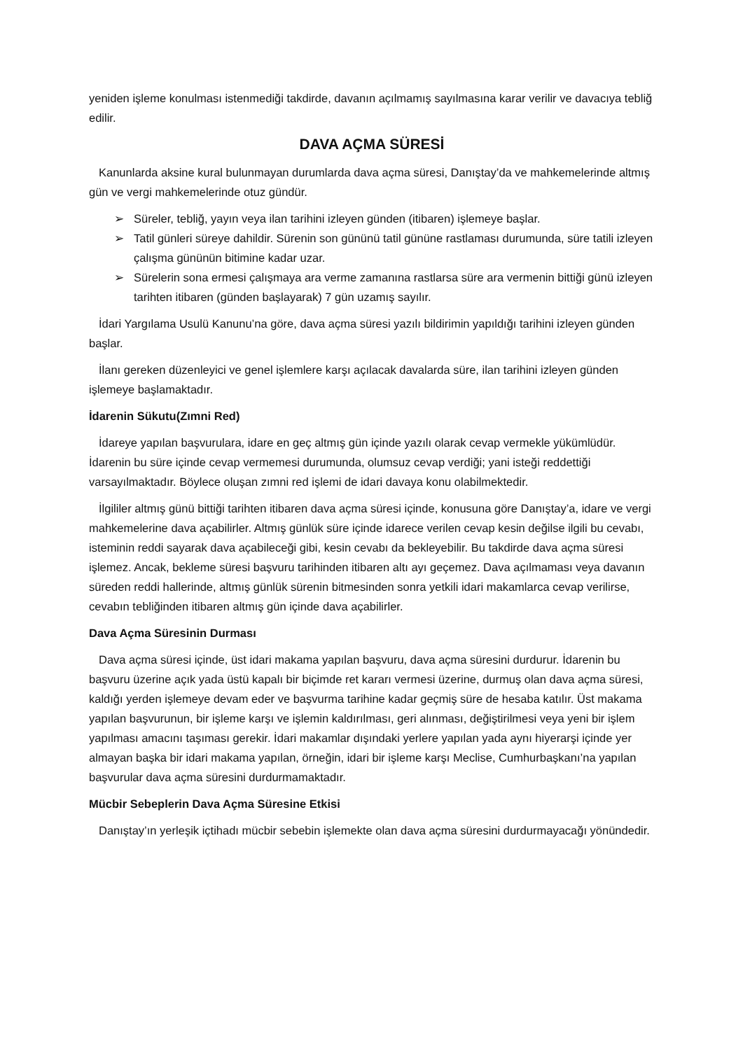yeniden işleme konulması istenmediği takdirde, davanın açılmamış sayılmasına karar verilir ve davacıya tebliğ edilir.
DAVA AÇMA SÜRESİ
Kanunlarda aksine kural bulunmayan durumlarda dava açma süresi, Danıştay’da ve mahkemelerinde altmış gün ve vergi mahkemelerinde otuz gündür.
➢ Süreler, tebliğ, yayın veya ilan tarihini izleyen günden (itibaren) işlemeye başlar.
➢ Tatil günleri süreye dahildir. Sürenin son gününü tatil gününe rastlaması durumunda, süre tatili izleyen çalışma gününün bitimine kadar uzar.
➢ Sürelerin sona ermesi çalışmaya ara verme zamanına rastlarsa süre ara vermenin bittiği günü izleyen tarihten itibaren (günden başlayarak) 7 gün uzamış sayılır.
İdari Yargılama Usulü Kanunu’na göre, dava açma süresi yazılı bildirimin yapıldığı tarihini izleyen günden başlar.
İlanı gereken düzenleyici ve genel işlemlere karşı açılacak davalarda süre, ilan tarihini izleyen günden işlemeye başlamaktadır.
İdarenin Sükutu(Zımni Red)
İdareye yapılan başvurulara, idare en geç altmış gün içinde yazılı olarak cevap vermekle yükümlüdür. İdarenin bu süre içinde cevap vermemesi durumunda, olumsuz cevap verdiği; yani isteği reddettiği varsayılmaktadır. Böylece oluşan zımni red işlemi de idari davaya konu olabilmektedir.
İlgililer altmış günü bittiği tarihten itibaren dava açma süresi içinde, konusuna göre Danıştay’a, idare ve vergi mahkemelerine dava açabilirler. Altmış günlük süre içinde idarece verilen cevap kesin değilse ilgili bu cevabı, isteminin reddi sayarak dava açabileceği gibi, kesin cevabı da bekleyebilir. Bu takdirde dava açma süresi işlemez. Ancak, bekleme süresi başvuru tarihinden itibaren altı ayı geçemez. Dava açılmaması veya davanın süreden reddi hallerinde, altmış günlük sürenin bitmesinden sonra yetkili idari makamlarca cevap verilirse, cevabın tebliğinden itibaren altmış gün içinde dava açabilirler.
Dava Açma Süresinin Durması
Dava açma süresi içinde, üst idari makama yapılan başvuru, dava açma süresini durdurur. İdarenin bu başvuru üzerine açık yada üstü kapalı bir biçimde ret kararı vermesi üzerine, durmuş olan dava açma süresi, kaldığı yerden işlemeye devam eder ve başvurma tarihine kadar geçmiş süre de hesaba katılır. Üst makama yapılan başvurunun, bir işleme karşı ve işlemin kaldırılması, geri alınması, değiştirilmesi veya yeni bir işlem yapılması amacını taşıması gerekir. İdari makamlar dışındaki yerlere yapılan yada aynı hiyerarşi içinde yer almayan başka bir idari makama yapılan, örneğin, idari bir işleme karşı Meclise, Cumhurbaşkanı’na yapılan başvurular dava açma süresini durdurmamaktadır.
Mücbir Sebeplerin Dava Açma Süresine Etkisi
Danıştay’ın yerleşik içtihadı mücbir sebebin işlemekte olan dava açma süresini durdurmayacağı yönündedir.